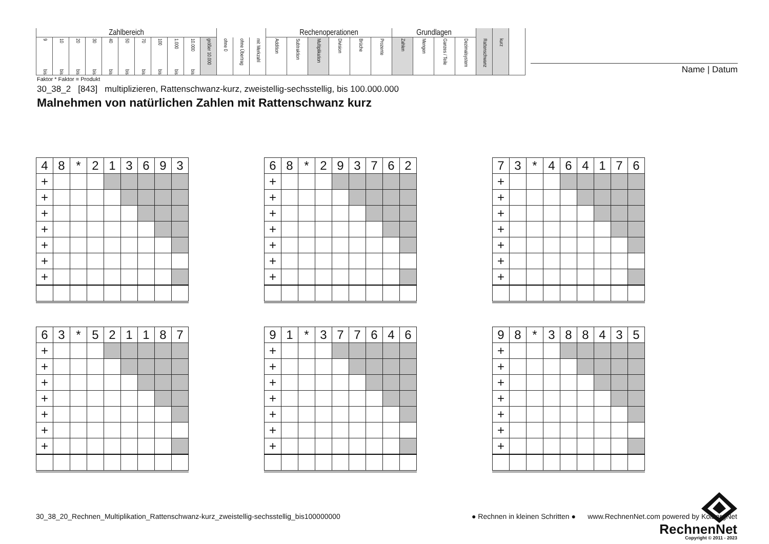| Zahlbereich | | | | | | | | | | | | | | Rechenoperationen | | | | | | Grundlagen | | | | | | |
| 9 bis | 10 bis | 20 bis | 30 bis | 40 bis | 50 bis | 70 bis | 100 bis | 1.000 bis | 10.000 bis | größer 10.000 | ohne 0 | ohne Übertrag | mit Merkzahl | Addition | Subtraktion | Multiplikation | Division | Brüche | Prozente | Zahlen | Mengen | Ganzes / Teile | Dezimalsystem | Rattenschwanz | kurz | |
Name | Datum
Faktor * Faktor = Produkt
30_38_2 [843] multiplizieren, Rattenschwanz-kurz, zweistellig-sechsstellig, bis 100.000.000
Malnehmen von natürlichen Zahlen mit Rattenschwanz kurz
| 4 | 8 | * | 2 | 1 | 3 | 6 | 9 | 3 |
| + | | | | | | | | |
| + | | | | | | | | |
| + | | | | | | | | |
| + | | | | | | | | |
| + | | | | | | | | |
| + | | | | | | | | |
| + | | | | | | | | |
| 6 | 8 | * | 2 | 9 | 3 | 7 | 6 | 2 |
| + | | | | | | | | |
| + | | | | | | | | |
| + | | | | | | | | |
| + | | | | | | | | |
| + | | | | | | | | |
| + | | | | | | | | |
| + | | | | | | | | |
| 7 | 3 | * | 4 | 6 | 4 | 1 | 7 | 6 |
| + | | | | | | | | |
| + | | | | | | | | |
| + | | | | | | | | |
| + | | | | | | | | |
| + | | | | | | | | |
| + | | | | | | | | |
| + | | | | | | | | |
| 6 | 3 | * | 5 | 2 | 1 | 1 | 8 | 7 |
| + | | | | | | | | |
| + | | | | | | | | |
| + | | | | | | | | |
| + | | | | | | | | |
| + | | | | | | | | |
| + | | | | | | | | |
| + | | | | | | | | |
| 9 | 1 | * | 3 | 7 | 7 | 6 | 4 | 6 |
| + | | | | | | | | |
| + | | | | | | | | |
| + | | | | | | | | |
| + | | | | | | | | |
| + | | | | | | | | |
| + | | | | | | | | |
| + | | | | | | | | |
| 9 | 8 | * | 3 | 8 | 8 | 4 | 3 | 5 |
| + | | | | | | | | |
| + | | | | | | | | |
| + | | | | | | | | |
| + | | | | | | | | |
| + | | | | | | | | |
| + | | | | | | | | |
| + | | | | | | | | |
RechnenNet
Copyright © 2011 - 2023
30_38_20_Rechnen_Multiplikation_Rattenschwanz-kurz_zweistellig-sechsstellig_bis100000000
● Rechnen in kleinen Schritten ● www.RechnenNet.com powered by KolbergNet